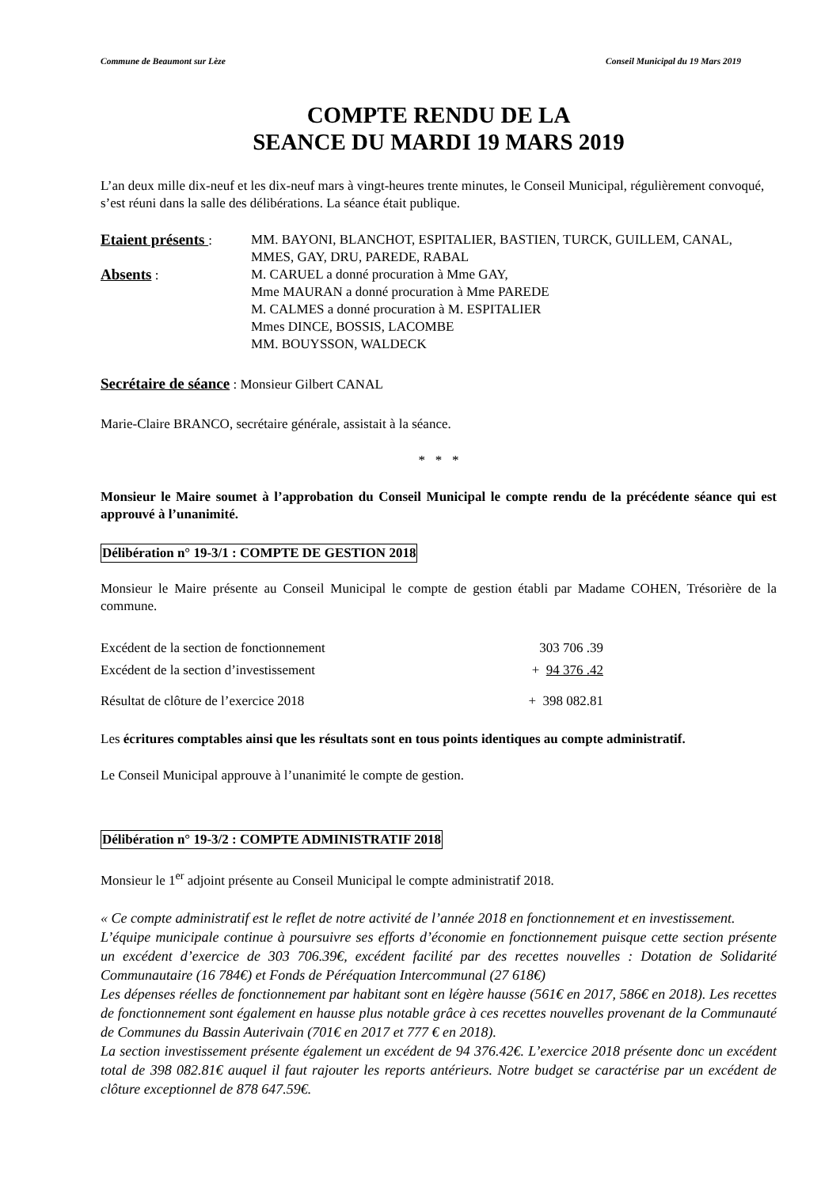Commune de Beaumont sur Lèze Conseil Municipal du 19 Mars 2019
COMPTE RENDU DE LA
SEANCE DU MARDI 19 MARS 2019
L’an deux mille dix-neuf et les dix-neuf mars à vingt-heures trente minutes, le Conseil Municipal, régulièrement convoqué, s’est réuni dans la salle des délibérations. La séance était publique.
Etaient présents : MM. BAYONI, BLANCHOT, ESPITALIER, BASTIEN, TURCK, GUILLEM, CANAL, MMES, GAY, DRU, PAREDE, RABAL
Absents : M. CARUEL a donné procuration à Mme GAY,
Mme MAURAN a donné procuration à Mme PAREDE
M. CALMES a donné procuration à M. ESPITALIER
Mmes DINCE, BOSSIS, LACOMBE
MM. BOUYSSON, WALDECK
Secrétaire de séance : Monsieur Gilbert CANAL
Marie-Claire BRANCO, secrétaire générale, assistait à la séance.
* * *
Monsieur le Maire soumet à l’approbation du Conseil Municipal le compte rendu de la précédente séance qui est approuvé à l’unanimité.
Délibération n° 19-3/1 : COMPTE DE GESTION 2018
Monsieur le Maire présente au Conseil Municipal le compte de gestion établi par Madame COHEN, Trésorière de la commune.
Excédent de la section de fonctionnement 303 706 .39
Excédent de la section d’investissement + 94 376 .42
Résultat de clôture de l’exercice 2018 + 398 082.81
Les écritures comptables ainsi que les résultats sont en tous points identiques au compte administratif.
Le Conseil Municipal approuve à l’unanimité le compte de gestion.
Délibération n° 19-3/2 : COMPTE ADMINISTRATIF 2018
Monsieur le 1<sup>er</sup> adjoint présente au Conseil Municipal le compte administratif 2018.
« Ce compte administratif est le reflet de notre activité de l’année 2018 en fonctionnement et en investissement.
L’équipe municipale continue à poursuivre ses efforts d’économie en fonctionnement puisque cette section présente un excédent d’exercice de 303 706.39€, excédent facilité par des recettes nouvelles : Dotation de Solidarité Communautaire (16 784€) et Fonds de Péréquation Intercommunal (27 618€)
Les dépenses réelles de fonctionnement par habitant sont en légère hausse (561€ en 2017, 586€ en 2018). Les recettes de fonctionnement sont également en hausse plus notable grâce à ces recettes nouvelles provenant de la Communauté de Communes du Bassin Auterivain (701€ en 2017 et 777 € en 2018).
La section investissement présente également un excédent de 94 376.42€. L’exercice 2018 présente donc un excédent total de 398 082.81€ auquel il faut rajouter les reports antérieurs. Notre budget se caractérise par un excédent de clôture exceptionnel de 878 647.59€.